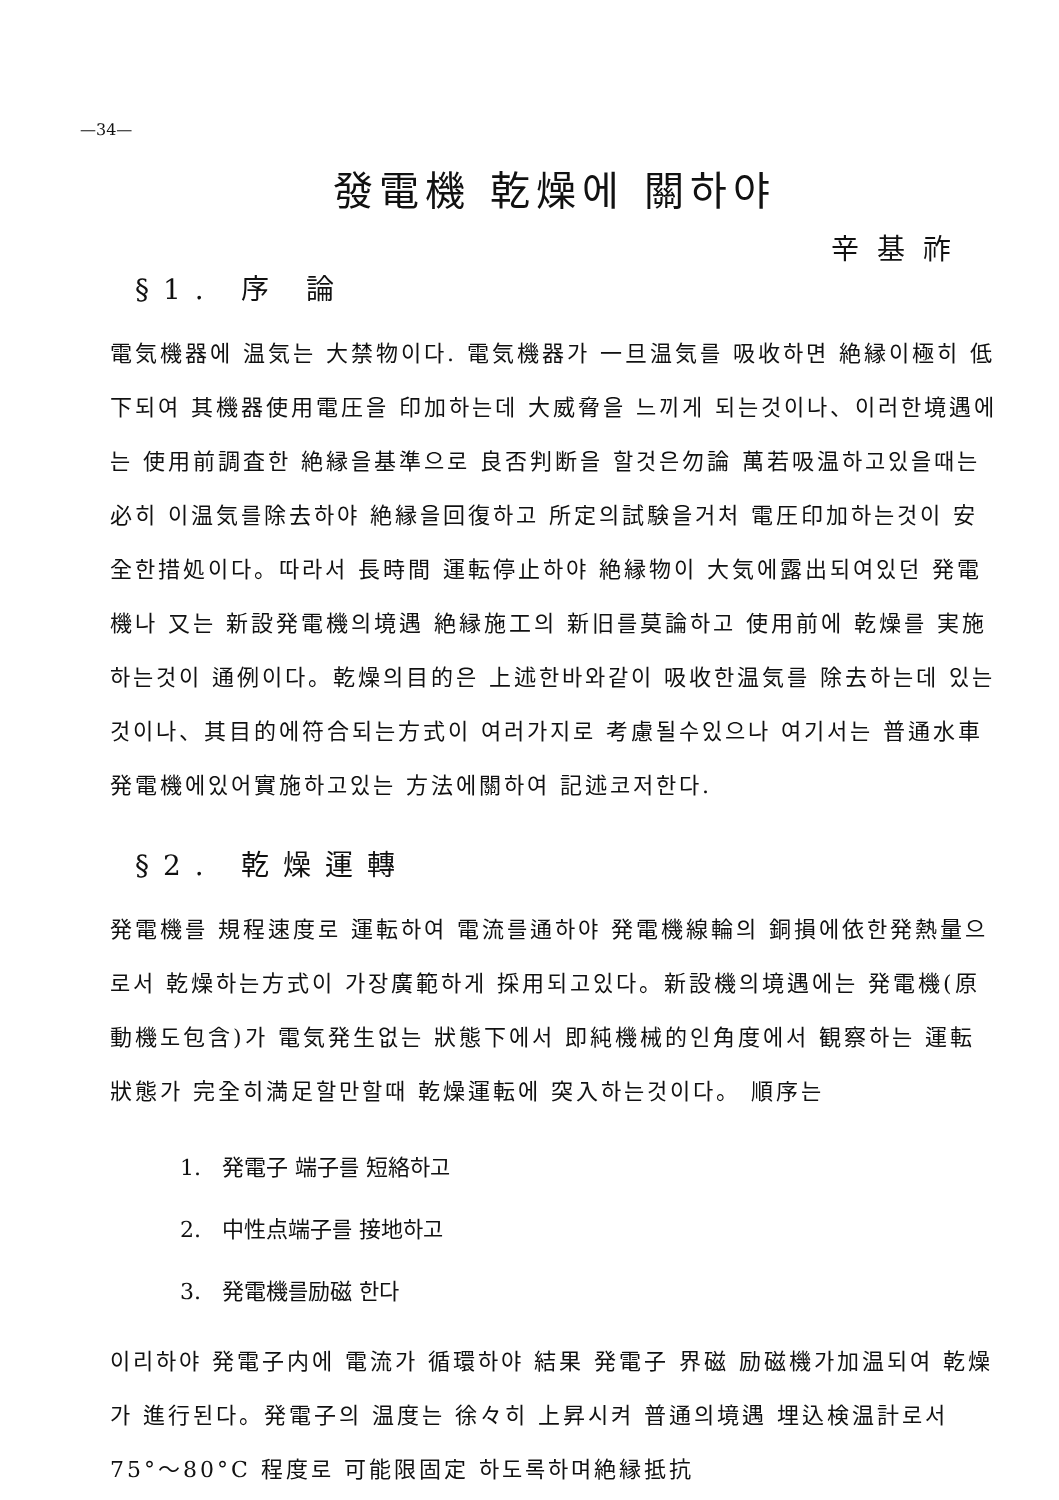—34—
發電機 乾燥에 關하야
辛基祚
§1. 序 論
電気機器에 温気는 大禁物이다. 電気機器가 一旦温気를 吸收하면 絶縁이極히 低下되여 其機器使用電圧을 印加하는데 大威脅을 느끼게 되는것이나、이러한境遇에는 使用前調査한 絶縁을基準으로 良否判断을 할것은勿論 萬若吸温하고있을때는 必히 이温気를除去하야 絶縁을回復하고 所定의試験을거처 電圧印加하는것이 安全한措処이다。따라서 長時間 運転停止하야 絶縁物이 大気에露出되여있던 発電機나 又는 新設発電機의境遇 絶縁施工의 新旧를莫論하고 使用前에 乾燥를 実施하는것이 通例이다。乾燥의目的은 上述한바와같이 吸收한温気를 除去하는데 있는것이나、其目的에符合되는方式이 여러가지로 考慮될수있으나 여기서는 普通水車発電機에있어實施하고있는 方法에關하여 記述코저한다.
§2. 乾燥運轉
発電機를 規程速度로 運転하여 電流를通하야 発電機線輪의 銅損에依한発熱量으로서 乾燥하는方式이 가장廣範하게 採用되고있다。新設機의境遇에는 発電機(原動機도包含)가 電気発生없는 狀態下에서 即純機械的인角度에서 観察하는 運転狀態가 完全히満足할만할때 乾燥運転에 突入하는것이다。 順序는
1. 発電子 端子를 短絡하고
2. 中性点端子를 接地하고
3. 発電機를励磁 한다
이리하야 発電子内에 電流가 循環하야 結果 発電子 界磁 励磁機가加温되여 乾燥가 進行된다。発電子의 温度는 徐々히 上昇시켜 普通의境遇 埋込検温計로서 75°～80°C 程度로 可能限固定 하도록하며絶縁抵抗